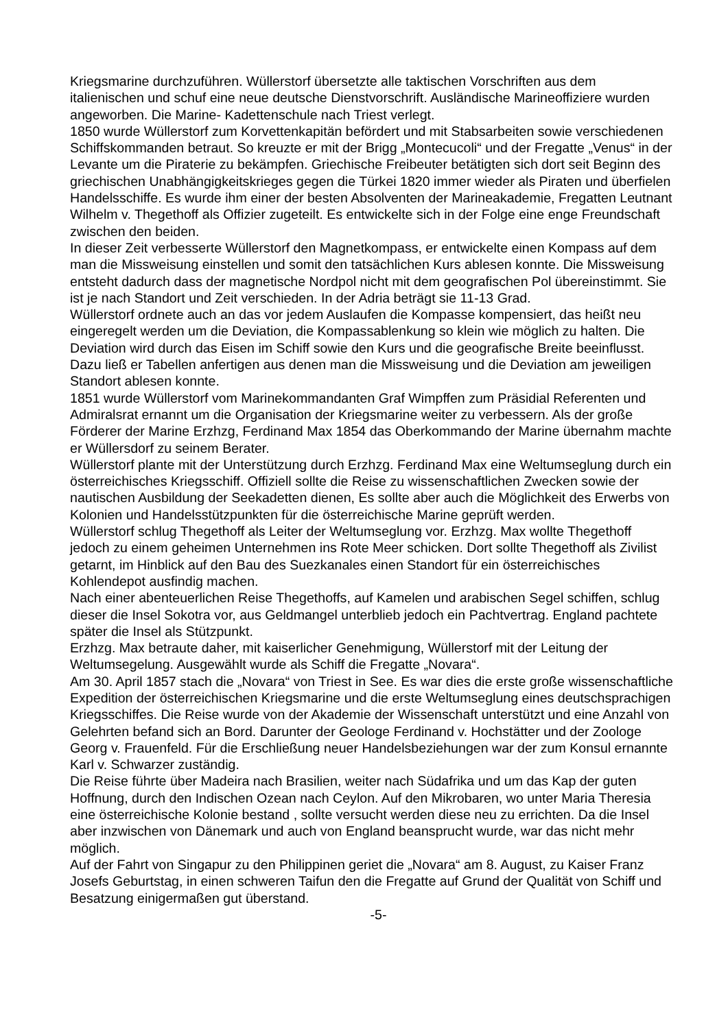Kriegsmarine durchzuführen. Wüllerstorf übersetzte alle taktischen Vorschriften aus dem italienischen und schuf eine neue deutsche Dienstvorschrift. Ausländische Marineoffiziere wurden angeworben. Die Marine- Kadettenschule nach Triest verlegt.
1850 wurde Wüllerstorf zum Korvettenkapitän befördert und mit Stabsarbeiten sowie verschiedenen Schiffskommanden betraut. So kreuzte er mit der Brigg „Montecucoli“ und der Fregatte „Venus“ in der Levante um die Piraterie zu bekämpfen. Griechische Freibeuter betätigten sich dort seit Beginn des griechischen Unabhängigkeitskrieges gegen die Türkei 1820 immer wieder als Piraten und überfielen Handelsschiffe. Es wurde ihm einer der besten Absolventen der Marineakademie, Fregatten Leutnant Wilhelm v. Thegethoff als Offizier zugeteilt. Es entwickelte sich in der Folge eine enge Freundschaft zwischen den beiden.
In dieser Zeit verbesserte Wüllerstorf den Magnetkompass, er entwickelte einen Kompass auf dem man die Missweisung einstellen und somit den tatsächlichen Kurs ablesen konnte. Die Missweisung entsteht dadurch dass der magnetische Nordpol nicht mit dem geografischen Pol übereinstimmt. Sie ist je nach Standort und Zeit verschieden. In der Adria beträgt sie 11-13 Grad.
Wüllerstorf ordnete auch an das vor jedem Auslaufen die Kompasse kompensiert, das heißt neu eingeregelt werden um die Deviation, die Kompassablenkung so klein wie möglich zu halten. Die Deviation wird durch das Eisen im Schiff sowie den Kurs und die geografische Breite beeinflusst. Dazu ließ er Tabellen anfertigen aus denen man die Missweisung und die Deviation am jeweiligen Standort ablesen konnte.
1851 wurde Wüllerstorf vom Marinekommandanten Graf Wimpffen zum Präsidial Referenten und Admiralsrat ernannt um die Organisation der Kriegsmarine weiter zu verbessern. Als der große Förderer der Marine Erzhzg, Ferdinand Max 1854 das Oberkommando der Marine übernahm machte er Wüllersdorf zu seinem Berater.
Wüllerstorf plante mit der Unterstützung durch Erzhzg. Ferdinand Max eine Weltumseglung durch ein österreichisches Kriegsschiff. Offiziell sollte die Reise zu wissenschaftlichen Zwecken sowie der nautischen Ausbildung der Seekadetten dienen, Es sollte aber auch die Möglichkeit des Erwerbs von Kolonien und Handelsstützpunkten für die österreichische Marine geprüft werden.
Wüllerstorf schlug Thegethoff als Leiter der Weltumseglung vor. Erzhzg. Max wollte Thegethoff jedoch zu einem geheimen Unternehmen ins Rote Meer schicken. Dort sollte Thegethoff als Zivilist getarnt, im Hinblick auf den Bau des Suezkanales einen Standort für ein österreichisches Kohlendepot ausfindig machen.
Nach einer abenteuerlichen Reise Thegethoffs, auf Kamelen und arabischen Segel schiffen, schlug dieser die Insel Sokotra vor, aus Geldmangel unterblieb jedoch ein Pachtvertrag. England pachtete später die Insel als Stützpunkt.
Erzhzg. Max betraute daher, mit kaiserlicher Genehmigung, Wüllerstorf mit der Leitung der Weltumsegelung. Ausgewählt wurde als Schiff die Fregatte „Novara“.
Am 30. April 1857 stach die „Novara“ von Triest in See. Es war dies die erste große wissenschaftliche Expedition der österreichischen Kriegsmarine und die erste Weltumseglung eines deutschsprachigen Kriegsschiffes. Die Reise wurde von der Akademie der Wissenschaft unterstützt und eine Anzahl von Gelehrten befand sich an Bord. Darunter der Geologe Ferdinand v. Hochstätter und der Zoologe Georg v. Frauenfeld. Für die Erschließung neuer Handelsbeziehungen war der zum Konsul ernannte Karl v. Schwarzer zuständig.
Die Reise führte über Madeira nach Brasilien, weiter nach Südafrika und um das Kap der guten Hoffnung, durch den Indischen Ozean nach Ceylon. Auf den Mikrobaren, wo unter Maria Theresia eine österreichische Kolonie bestand , sollte versucht werden diese neu zu errichten. Da die Insel aber inzwischen von Dänemark und auch von England beansprucht wurde, war das nicht mehr möglich.
Auf der Fahrt von Singapur zu den Philippinen geriet die „Novara“ am 8. August, zu Kaiser Franz Josefs Geburtstag, in einen schweren Taifun den die Fregatte auf Grund der Qualität von Schiff und Besatzung einigermaßen gut überstand.
-5-